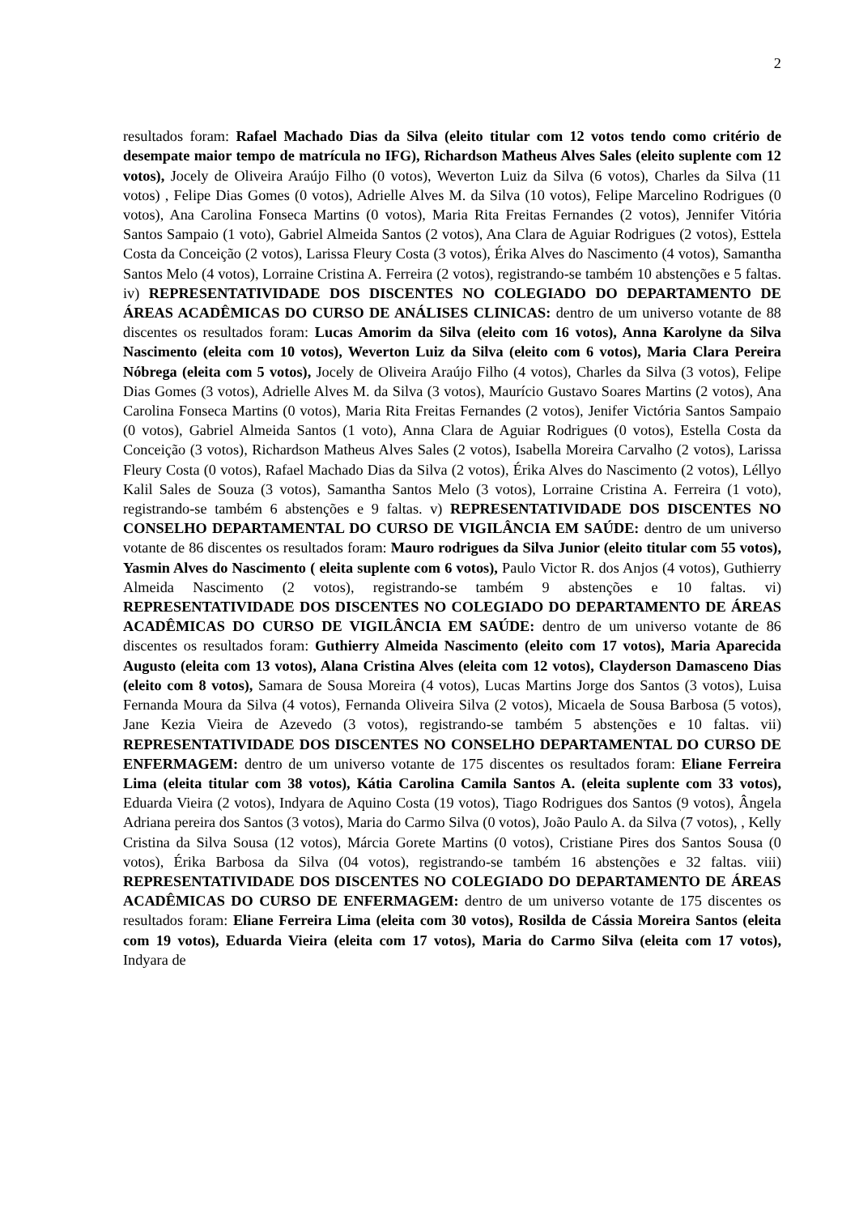2
resultados foram: Rafael Machado Dias da Silva (eleito titular com 12 votos tendo como critério de desempate maior tempo de matrícula no IFG), Richardson Matheus Alves Sales (eleito suplente com 12 votos), Jocely de Oliveira Araújo Filho (0 votos), Weverton Luiz da Silva (6 votos), Charles da Silva (11 votos) , Felipe Dias Gomes (0 votos), Adrielle Alves M. da Silva (10 votos), Felipe Marcelino Rodrigues (0 votos), Ana Carolina Fonseca Martins (0 votos), Maria Rita Freitas Fernandes (2 votos), Jennifer Vitória Santos Sampaio (1 voto), Gabriel Almeida Santos (2 votos), Ana Clara de Aguiar Rodrigues (2 votos), Esttela Costa da Conceição (2 votos), Larissa Fleury Costa (3 votos), Érika Alves do Nascimento (4 votos), Samantha Santos Melo (4 votos), Lorraine Cristina A. Ferreira (2 votos), registrando-se também 10 abstenções e 5 faltas. iv) REPRESENTATIVIDADE DOS DISCENTES NO COLEGIADO DO DEPARTAMENTO DE ÁREAS ACADÊMICAS DO CURSO DE ANÁLISES CLINICAS: dentro de um universo votante de 88 discentes os resultados foram: Lucas Amorim da Silva (eleito com 16 votos), Anna Karolyne da Silva Nascimento (eleita com 10 votos), Weverton Luiz da Silva (eleito com 6 votos), Maria Clara Pereira Nóbrega (eleita com 5 votos), Jocely de Oliveira Araújo Filho (4 votos), Charles da Silva (3 votos), Felipe Dias Gomes (3 votos), Adrielle Alves M. da Silva (3 votos), Maurício Gustavo Soares Martins (2 votos), Ana Carolina Fonseca Martins (0 votos), Maria Rita Freitas Fernandes (2 votos), Jenifer Victória Santos Sampaio (0 votos), Gabriel Almeida Santos (1 voto), Anna Clara de Aguiar Rodrigues (0 votos), Estella Costa da Conceição (3 votos), Richardson Matheus Alves Sales (2 votos), Isabella Moreira Carvalho (2 votos), Larissa Fleury Costa (0 votos), Rafael Machado Dias da Silva (2 votos), Érika Alves do Nascimento (2 votos), Léllyo Kalil Sales de Souza (3 votos), Samantha Santos Melo (3 votos), Lorraine Cristina A. Ferreira (1 voto), registrando-se também 6 abstenções e 9 faltas. v) REPRESENTATIVIDADE DOS DISCENTES NO CONSELHO DEPARTAMENTAL DO CURSO DE VIGILÂNCIA EM SAÚDE: dentro de um universo votante de 86 discentes os resultados foram: Mauro rodrigues da Silva Junior (eleito titular com 55 votos), Yasmin Alves do Nascimento ( eleita suplente com 6 votos), Paulo Victor R. dos Anjos (4 votos), Guthierry Almeida Nascimento (2 votos), registrando-se também 9 abstenções e 10 faltas. vi) REPRESENTATIVIDADE DOS DISCENTES NO COLEGIADO DO DEPARTAMENTO DE ÁREAS ACADÊMICAS DO CURSO DE VIGILÂNCIA EM SAÚDE: dentro de um universo votante de 86 discentes os resultados foram: Guthierry Almeida Nascimento (eleito com 17 votos), Maria Aparecida Augusto (eleita com 13 votos), Alana Cristina Alves (eleita com 12 votos), Clayderson Damasceno Dias (eleito com 8 votos), Samara de Sousa Moreira (4 votos), Lucas Martins Jorge dos Santos (3 votos), Luisa Fernanda Moura da Silva (4 votos), Fernanda Oliveira Silva (2 votos), Micaela de Sousa Barbosa (5 votos), Jane Kezia Vieira de Azevedo (3 votos), registrando-se também 5 abstenções e 10 faltas. vii) REPRESENTATIVIDADE DOS DISCENTES NO CONSELHO DEPARTAMENTAL DO CURSO DE ENFERMAGEM: dentro de um universo votante de 175 discentes os resultados foram: Eliane Ferreira Lima (eleita titular com 38 votos), Kátia Carolina Camila Santos A. (eleita suplente com 33 votos), Eduarda Vieira (2 votos), Indyara de Aquino Costa (19 votos), Tiago Rodrigues dos Santos (9 votos), Ângela Adriana pereira dos Santos (3 votos), Maria do Carmo Silva (0 votos), João Paulo A. da Silva (7 votos), , Kelly Cristina da Silva Sousa (12 votos), Márcia Gorete Martins (0 votos), Cristiane Pires dos Santos Sousa (0 votos), Érika Barbosa da Silva (04 votos), registrando-se também 16 abstenções e 32 faltas. viii) REPRESENTATIVIDADE DOS DISCENTES NO COLEGIADO DO DEPARTAMENTO DE ÁREAS ACADÊMICAS DO CURSO DE ENFERMAGEM: dentro de um universo votante de 175 discentes os resultados foram: Eliane Ferreira Lima (eleita com 30 votos), Rosilda de Cássia Moreira Santos (eleita com 19 votos), Eduarda Vieira (eleita com 17 votos), Maria do Carmo Silva (eleita com 17 votos), Indyara de